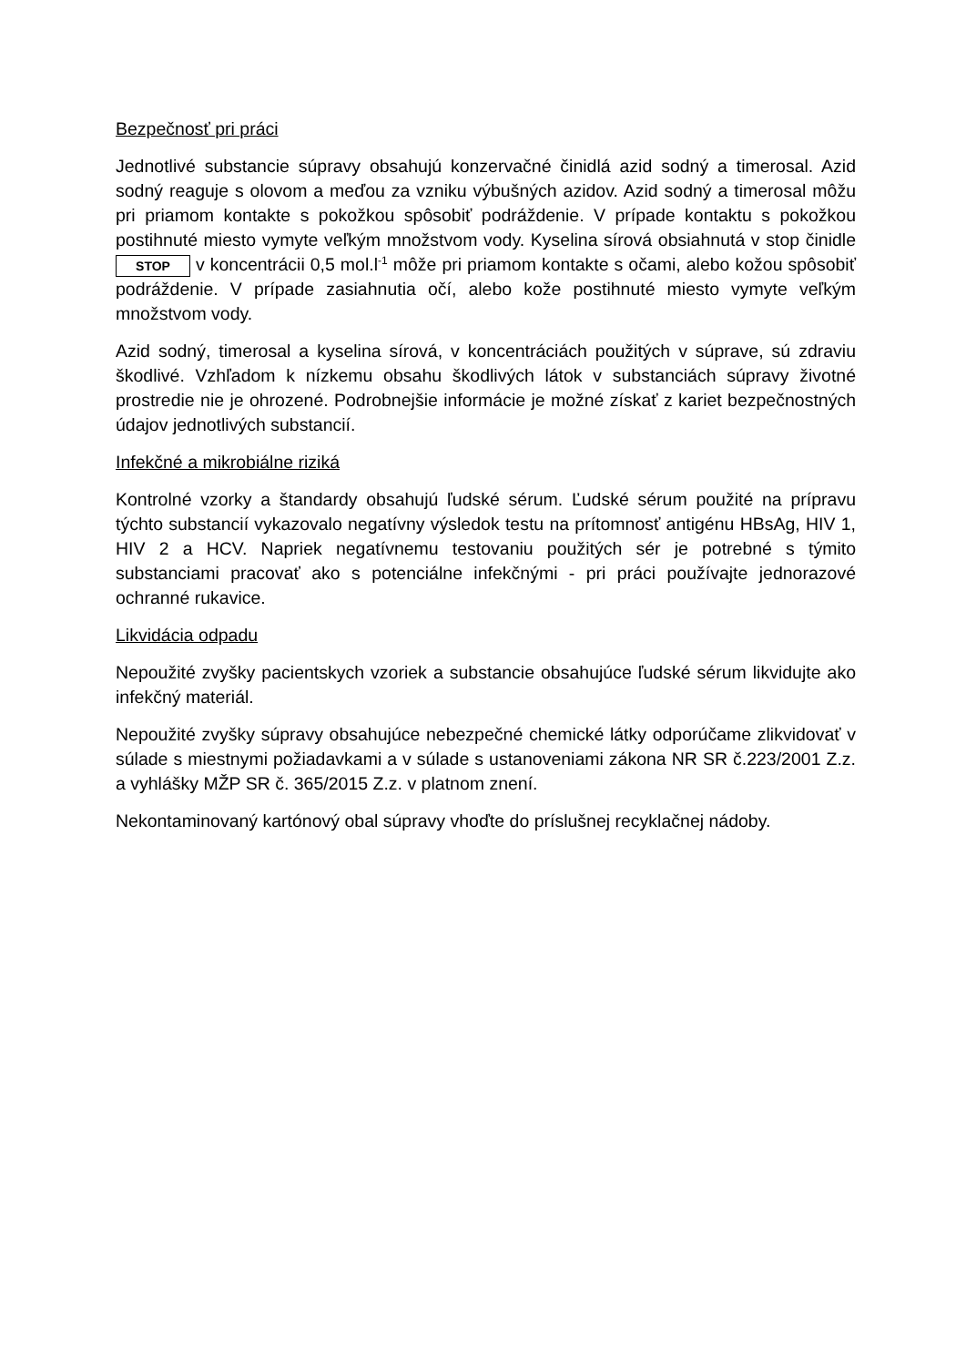Bezpečnosť pri práci
Jednotlivé substancie súpravy obsahujú konzervačné činidlá azid sodný a timerosal. Azid sodný reaguje s olovom a meďou za vzniku výbušných azidov. Azid sodný a timerosal môžu pri priamom kontakte s pokožkou spôsobiť podráždenie. V prípade kontaktu s pokožkou postihnuté miesto vymyte veľkým množstvom vody. Kyselina sírová obsiahnutá v stop činidle STOP v koncentrácii 0,5 mol.l<sup>-1</sup> môže pri priamom kontakte s očami, alebo kožou spôsobiť podráždenie. V prípade zasiahnutia očí, alebo kože postihnuté miesto vymyte veľkým množstvom vody.
Azid sodný, timerosal a kyselina sírová, v koncentráciách použitých v súprave, sú zdraviu škodlivé. Vzhľadom k nízkemu obsahu škodlivých látok v substanciách súpravy životné prostredie nie je ohrozené. Podrobnejšie informácie je možné získať z kariet bezpečnostných údajov jednotlivých substancií.
Infekčné a mikrobiálne riziká
Kontrolné vzorky a štandardy obsahujú ľudské sérum. Ľudské sérum použité na prípravu týchto substancií vykazovalo negatívny výsledok testu na prítomnosť antigénu HBsAg, HIV 1, HIV 2 a HCV. Napriek negatívnemu testovaniu použitých sér je potrebné s týmito substanciami pracovať ako s potenciálne infekčnými - pri práci používajte jednorazové ochranné rukavice.
Likvidácia odpadu
Nepoužité zvyšky pacientskych vzoriek a substancie obsahujúce ľudské sérum likvidujte ako infekčný materiál.
Nepoužité zvyšky súpravy obsahujúce nebezpečné chemické látky odporúčame zlikvidovať v súlade s miestnymi požiadavkami a v súlade s ustanoveniami zákona NR SR č.223/2001 Z.z. a vyhlášky MŽP SR č. 365/2015 Z.z. v platnom znení.
Nekontaminovaný kartónový obal súpravy vhoďte do príslušnej recyklačnej nádoby.